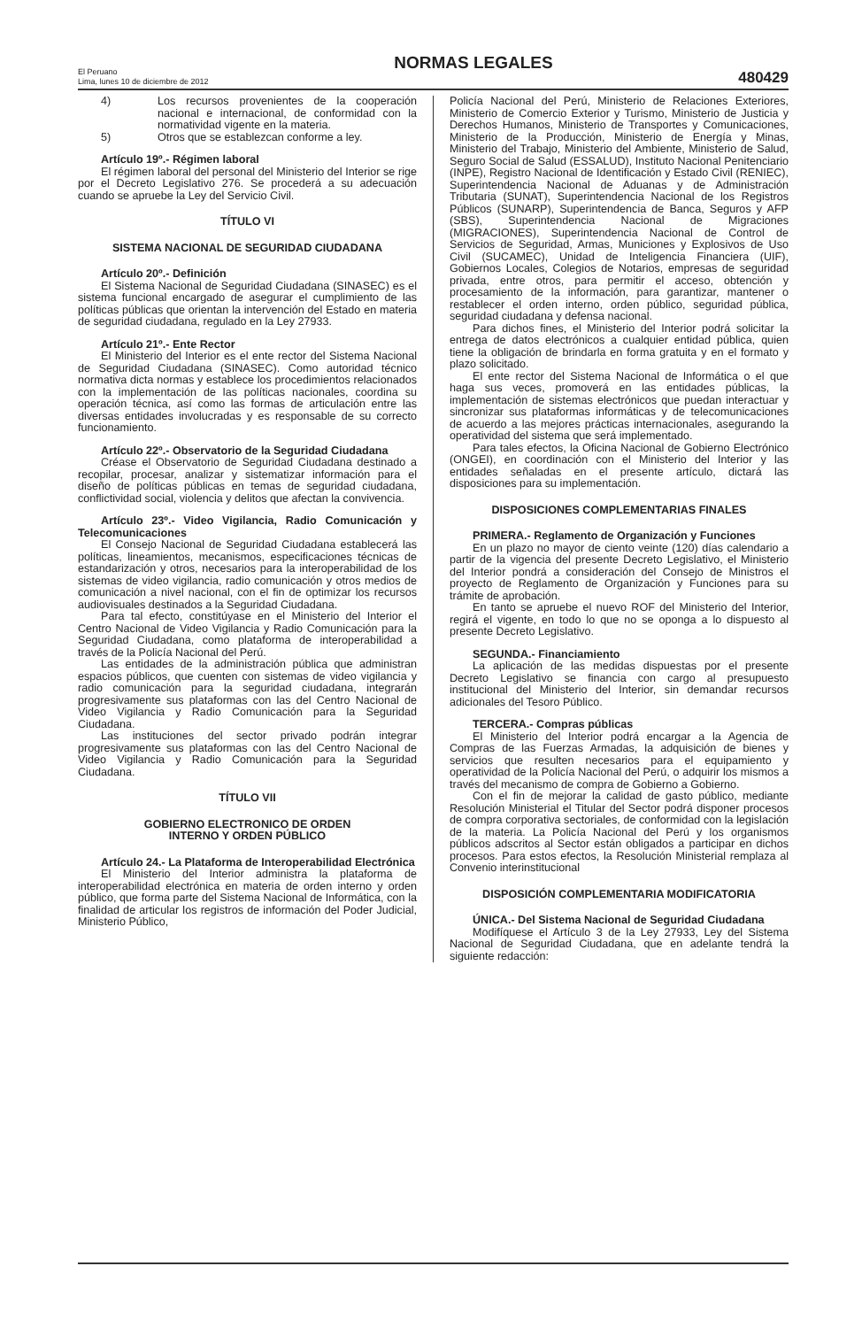El Peruano
Lima, lunes 10 de diciembre de 2012
NORMAS LEGALES
480429
4) Los recursos provenientes de la cooperación nacional e internacional, de conformidad con la normatividad vigente en la materia.
5) Otros que se establezcan conforme a ley.
Artículo 19º.- Régimen laboral
El régimen laboral del personal del Ministerio del Interior se rige por el Decreto Legislativo 276. Se procederá a su adecuación cuando se apruebe la Ley del Servicio Civil.
TÍTULO VI
SISTEMA NACIONAL DE SEGURIDAD CIUDADANA
Artículo 20º.- Definición
El Sistema Nacional de Seguridad Ciudadana (SINASEC) es el sistema funcional encargado de asegurar el cumplimiento de las políticas públicas que orientan la intervención del Estado en materia de seguridad ciudadana, regulado en la Ley 27933.
Artículo 21º.- Ente Rector
El Ministerio del Interior es el ente rector del Sistema Nacional de Seguridad Ciudadana (SINASEC). Como autoridad técnico normativa dicta normas y establece los procedimientos relacionados con la implementación de las políticas nacionales, coordina su operación técnica, así como las formas de articulación entre las diversas entidades involucradas y es responsable de su correcto funcionamiento.
Artículo 22º.- Observatorio de la Seguridad Ciudadana
Créase el Observatorio de Seguridad Ciudadana destinado a recopilar, procesar, analizar y sistematizar información para el diseño de políticas públicas en temas de seguridad ciudadana, conflictividad social, violencia y delitos que afectan la convivencia.
Artículo 23º.- Video Vigilancia, Radio Comunicación y Telecomunicaciones
El Consejo Nacional de Seguridad Ciudadana establecerá las políticas, lineamientos, mecanismos, especificaciones técnicas de estandarización y otros, necesarios para la interoperabilidad de los sistemas de video vigilancia, radio comunicación y otros medios de comunicación a nivel nacional, con el fin de optimizar los recursos audiovisuales destinados a la Seguridad Ciudadana.
Para tal efecto, constitúyase en el Ministerio del Interior el Centro Nacional de Video Vigilancia y Radio Comunicación para la Seguridad Ciudadana, como plataforma de interoperabilidad a través de la Policía Nacional del Perú.
Las entidades de la administración pública que administran espacios públicos, que cuenten con sistemas de video vigilancia y radio comunicación para la seguridad ciudadana, integrarán progresivamente sus plataformas con las del Centro Nacional de Video Vigilancia y Radio Comunicación para la Seguridad Ciudadana.
Las instituciones del sector privado podrán integrar progresivamente sus plataformas con las del Centro Nacional de Video Vigilancia y Radio Comunicación para la Seguridad Ciudadana.
TÍTULO VII
GOBIERNO ELECTRONICO DE ORDEN
INTERNO Y ORDEN PÚBLICO
Artículo 24.- La Plataforma de Interoperabilidad Electrónica
El Ministerio del Interior administra la plataforma de interoperabilidad electrónica en materia de orden interno y orden público, que forma parte del Sistema Nacional de Informática, con la finalidad de articular los registros de información del Poder Judicial, Ministerio Público,
Policía Nacional del Perú, Ministerio de Relaciones Exteriores, Ministerio de Comercio Exterior y Turismo, Ministerio de Justicia y Derechos Humanos, Ministerio de Transportes y Comunicaciones, Ministerio de la Producción, Ministerio de Energía y Minas, Ministerio del Trabajo, Ministerio del Ambiente, Ministerio de Salud, Seguro Social de Salud (ESSALUD), Instituto Nacional Penitenciario (INPE), Registro Nacional de Identificación y Estado Civil (RENIEC), Superintendencia Nacional de Aduanas y de Administración Tributaria (SUNAT), Superintendencia Nacional de los Registros Públicos (SUNARP), Superintendencia de Banca, Seguros y AFP (SBS), Superintendencia Nacional de Migraciones (MIGRACIONES), Superintendencia Nacional de Control de Servicios de Seguridad, Armas, Municiones y Explosivos de Uso Civil (SUCAMEC), Unidad de Inteligencia Financiera (UIF), Gobiernos Locales, Colegios de Notarios, empresas de seguridad privada, entre otros, para permitir el acceso, obtención y procesamiento de la información, para garantizar, mantener o restablecer el orden interno, orden público, seguridad pública, seguridad ciudadana y defensa nacional.
Para dichos fines, el Ministerio del Interior podrá solicitar la entrega de datos electrónicos a cualquier entidad pública, quien tiene la obligación de brindarla en forma gratuita y en el formato y plazo solicitado.
El ente rector del Sistema Nacional de Informática o el que haga sus veces, promoverá en las entidades públicas, la implementación de sistemas electrónicos que puedan interactuar y sincronizar sus plataformas informáticas y de telecomunicaciones de acuerdo a las mejores prácticas internacionales, asegurando la operatividad del sistema que será implementado.
Para tales efectos, la Oficina Nacional de Gobierno Electrónico (ONGEI), en coordinación con el Ministerio del Interior y las entidades señaladas en el presente artículo, dictará las disposiciones para su implementación.
DISPOSICIONES COMPLEMENTARIAS FINALES
PRIMERA.- Reglamento de Organización y Funciones
En un plazo no mayor de ciento veinte (120) días calendario a partir de la vigencia del presente Decreto Legislativo, el Ministerio del Interior pondrá a consideración del Consejo de Ministros el proyecto de Reglamento de Organización y Funciones para su trámite de aprobación.
En tanto se apruebe el nuevo ROF del Ministerio del Interior, regirá el vigente, en todo lo que no se oponga a lo dispuesto al presente Decreto Legislativo.
SEGUNDA.- Financiamiento
La aplicación de las medidas dispuestas por el presente Decreto Legislativo se financia con cargo al presupuesto institucional del Ministerio del Interior, sin demandar recursos adicionales del Tesoro Público.
TERCERA.- Compras públicas
El Ministerio del Interior podrá encargar a la Agencia de Compras de las Fuerzas Armadas, la adquisición de bienes y servicios que resulten necesarios para el equipamiento y operatividad de la Policía Nacional del Perú, o adquirir los mismos a través del mecanismo de compra de Gobierno a Gobierno.
Con el fin de mejorar la calidad de gasto público, mediante Resolución Ministerial el Titular del Sector podrá disponer procesos de compra corporativa sectoriales, de conformidad con la legislación de la materia. La Policía Nacional del Perú y los organismos públicos adscritos al Sector están obligados a participar en dichos procesos. Para estos efectos, la Resolución Ministerial remplaza al Convenio interinstitucional
DISPOSICIÓN COMPLEMENTARIA MODIFICATORIA
ÚNICA.- Del Sistema Nacional de Seguridad Ciudadana
Modifíquese el Artículo 3 de la Ley 27933, Ley del Sistema Nacional de Seguridad Ciudadana, que en adelante tendrá la siguiente redacción: